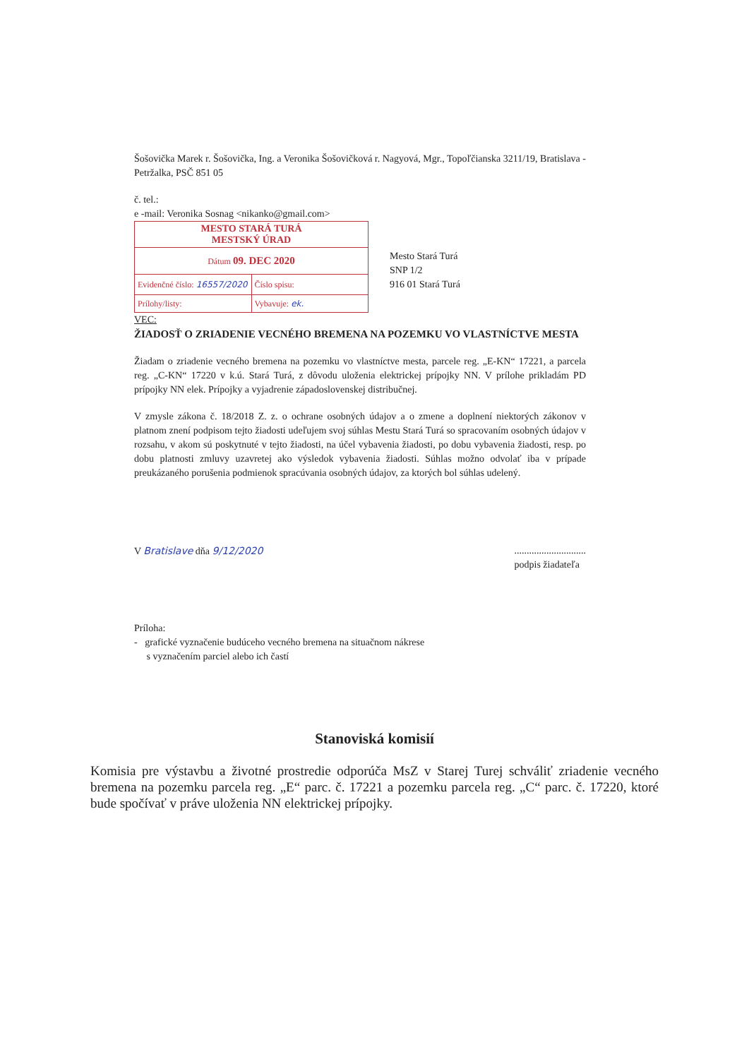Šošovička Marek r. Šošovička, Ing. a Veronika Šošovičková r. Nagyová, Mgr., Topoľčianska 3211/19, Bratislava - Petržalka, PSČ 851 05
č. tel.:
e -mail: Veronika Sosnag <nikanko@gmail.com>
MESTO STARÁ TURÁ
MESTSKÝ ÚRAD
Dátum 09. DEC 2020
Evidenčné číslo: 16557/2020 Číslo spisu:
Prílohy/listy: Vybavuje: ek.
Mesto Stará Turá
SNP 1/2
916 01 Stará Turá
VEC:
ŽIADOSŤ O ZRIADENIE VECNÉHO BREMENA NA POZEMKU VO VLASTNÍCTVE MESTA
Žiadam o zriadenie vecného bremena na pozemku vo vlastníctve mesta, parcele reg. „E-KN“ 17221, a parcela reg. „C-KN“ 17220 v k.ú. Stará Turá, z dôvodu uloženia elektrickej prípojky NN. V prílohe prikladám PD prípojky NN elek. Prípojky a vyjadrenie západoslovenskej distribučnej.
V zmysle zákona č. 18/2018 Z. z. o ochrane osobných údajov a o zmene a doplnení niektorých zákonov v platnom znení podpisom tejto žiadosti udeľujem svoj súhlas Mestu Stará Turá so spracovaním osobných údajov v rozsahu, v akom sú poskytnuté v tejto žiadosti, na účel vybavenia žiadosti, po dobu vybavenia žiadosti, resp. po dobu platnosti zmluvy uzavretej ako výsledok vybavenia žiadosti. Súhlas možno odvolať iba v prípade preukázaného porušenia podmienok spracúvania osobných údajov, za ktorých bol súhlas udelený.
V Bratislave dňa 9/12/2020.............................
podpis žiadateľa
Príloha:
- grafické vyznačenie budúceho vecného bremena na situačnom nákrese
s vyznačením parciel alebo ich častí
Stanoviská komisií
Komisia pre výstavbu a životné prostredie odporúča MsZ v Starej Turej schváliť zriadenie vecného bremena na pozemku parcela reg. „E“ parc. č. 17221 a pozemku parcela reg. „C“ parc. č. 17220, ktoré bude spočívať v práve uloženia NN elektrickej prípojky.